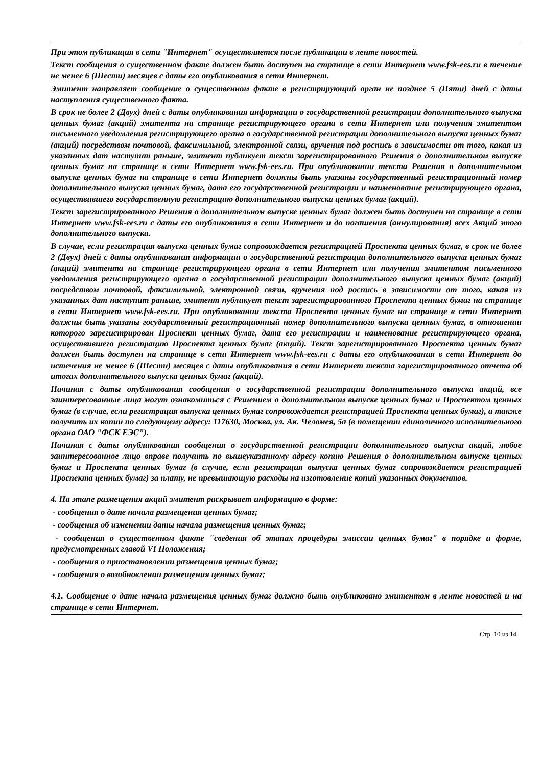При этом публикация в сети "Интернет" осуществляется после публикации в ленте новостей.
Текст сообщения о существенном факте должен быть доступен на странице в сети Интернет www.fsk-ees.ru в течение не менее 6 (Шести) месяцев с даты его опубликования в сети Интернет.
Эмитент направляет сообщение о существенном факте в регистрирующий орган не позднее 5 (Пяти) дней с даты наступления существенного факта.
В срок не более 2 (Двух) дней с даты опубликования информации о государственной регистрации дополнительного выпуска ценных бумаг (акций) эмитента на странице регистрирующего органа в сети Интернет или получения эмитентом письменного уведомления регистрирующего органа о государственной регистрации дополнительного выпуска ценных бумаг (акций) посредством почтовой, факсимильной, электронной связи, вручения под роспись в зависимости от того, какая из указанных дат наступит раньше, эмитент публикует текст зарегистрированного Решения о дополнительном выпуске ценных бумаг на странице в сети Интернет www.fsk-ees.ru. При опубликовании текста Решения о дополнительном выпуске ценных бумаг на странице в сети Интернет должны быть указаны государственный регистрационный номер дополнительного выпуска ценных бумаг, дата его государственной регистрации и наименование регистрирующего органа, осуществившего государственную регистрацию дополнительного выпуска ценных бумаг (акций).
Текст зарегистрированного Решения о дополнительном выпуске ценных бумаг должен быть доступен на странице в сети Интернет www.fsk-ees.ru с даты его опубликования в сети Интернет и до погашения (аннулирования) всех Акций этого дополнительного выпуска.
В случае, если регистрация выпуска ценных бумаг сопровождается регистрацией Проспекта ценных бумаг, в срок не более 2 (Двух) дней с даты опубликования информации о государственной регистрации дополнительного выпуска ценных бумаг (акций) эмитента на странице регистрирующего органа в сети Интернет или получения эмитентом письменного уведомления регистрирующего органа о государственной регистрации дополнительного выпуска ценных бумаг (акций) посредством почтовой, факсимильной, электронной связи, вручения под роспись в зависимости от того, какая из указанных дат наступит раньше, эмитент публикует текст зарегистрированного Проспекта ценных бумаг на странице в сети Интернет www.fsk-ees.ru. При опубликовании текста Проспекта ценных бумаг на странице в сети Интернет должны быть указаны государственный регистрационный номер дополнительного выпуска ценных бумаг, в отношении которого зарегистрирован Проспект ценных бумаг, дата его регистрации и наименование регистрирующего органа, осуществившего регистрацию Проспекта ценных бумаг (акций). Текст зарегистрированного Проспекта ценных бумаг должен быть доступен на странице в сети Интернет www.fsk-ees.ru с даты его опубликования в сети Интернет до истечения не менее 6 (Шести) месяцев с даты опубликования в сети Интернет текста зарегистрированного отчета об итогах дополнительного выпуска ценных бумаг (акций).
Начиная с даты опубликования сообщения о государственной регистрации дополнительного выпуска акций, все заинтересованные лица могут ознакомиться с Решением о дополнительном выпуске ценных бумаг и Проспектом ценных бумаг (в случае, если регистрация выпуска ценных бумаг сопровождается регистрацией Проспекта ценных бумаг), а также получить их копии по следующему адресу: 117630, Москва, ул. Ак. Челомея, 5а (в помещении единоличного исполнительного органа ОАО "ФСК ЕЭС").
Начиная с даты опубликования сообщения о государственной регистрации дополнительного выпуска акций, любое заинтересованное лицо вправе получить по вышеуказанному адресу копию Решения о дополнительном выпуске ценных бумаг и Проспекта ценных бумаг (в случае, если регистрация выпуска ценных бумаг сопровождается регистрацией Проспекта ценных бумаг) за плату, не превышающую расходы на изготовление копий указанных документов.
4. На этапе размещения акций эмитент раскрывает информацию в форме:
- сообщения о дате начала размещения ценных бумаг;
- сообщения об изменении даты начала размещения ценных бумаг;
- сообщения о существенном факте "сведения об этапах процедуры эмиссии ценных бумаг" в порядке и форме, предусмотренных главой VI Положения;
- сообщения о приостановлении размещения ценных бумаг;
- сообщения о возобновлении размещения ценных бумаг;
4.1. Сообщение о дате начала размещения ценных бумаг должно быть опубликовано эмитентом в ленте новостей и на странице в сети Интернет.
Стр. 10 из 14